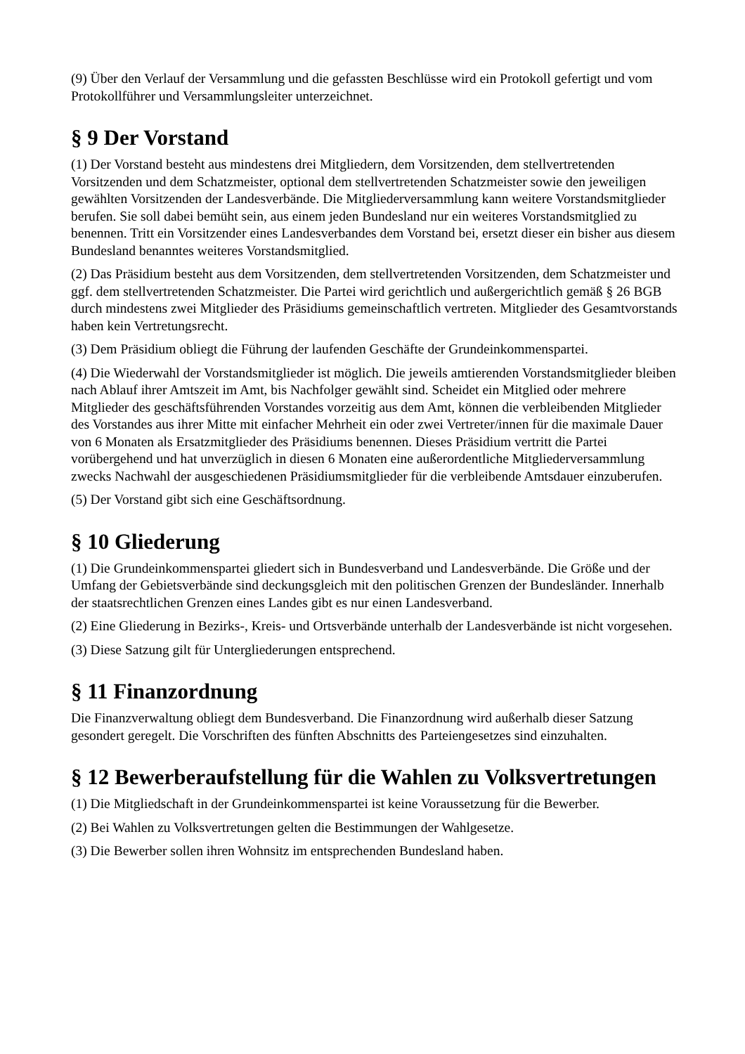(9) Über den Verlauf der Versammlung und die gefassten Beschlüsse wird ein Protokoll gefertigt und vom Protokollführer und Versammlungsleiter unterzeichnet.
§ 9 Der Vorstand
(1) Der Vorstand besteht aus mindestens drei Mitgliedern, dem Vorsitzenden, dem stellvertretenden Vorsitzenden und dem Schatzmeister, optional dem stellvertretenden Schatzmeister sowie den jeweiligen gewählten Vorsitzenden der Landesverbände. Die Mitgliederversammlung kann weitere Vorstandsmitglieder berufen. Sie soll dabei bemüht sein, aus einem jeden Bundesland nur ein weiteres Vorstandsmitglied zu benennen. Tritt ein Vorsitzender eines Landesverbandes dem Vorstand bei, ersetzt dieser ein bisher aus diesem Bundesland benanntes weiteres Vorstandsmitglied.
(2) Das Präsidium besteht aus dem Vorsitzenden, dem stellvertretenden Vorsitzenden, dem Schatzmeister und ggf. dem stellvertretenden Schatzmeister. Die Partei wird gerichtlich und außergerichtlich gemäß § 26 BGB durch mindestens zwei Mitglieder des Präsidiums gemeinschaftlich vertreten. Mitglieder des Gesamtvorstands haben kein Vertretungsrecht.
(3) Dem Präsidium obliegt die Führung der laufenden Geschäfte der Grundeinkommenspartei.
(4) Die Wiederwahl der Vorstandsmitglieder ist möglich. Die jeweils amtierenden Vorstandsmitglieder bleiben nach Ablauf ihrer Amtszeit im Amt, bis Nachfolger gewählt sind. Scheidet ein Mitglied oder mehrere Mitglieder des geschäftsführenden Vorstandes vorzeitig aus dem Amt, können die verbleibenden Mitglieder des Vorstandes aus ihrer Mitte mit einfacher Mehrheit ein oder zwei Vertreter/innen für die maximale Dauer von 6 Monaten als Ersatzmitglieder des Präsidiums benennen. Dieses Präsidium vertritt die Partei vorübergehend und hat unverzüglich in diesen 6 Monaten eine außerordentliche Mitgliederversammlung zwecks Nachwahl der ausgeschiedenen Präsidiumsmitglieder für die verbleibende Amtsdauer einzuberufen.
(5) Der Vorstand gibt sich eine Geschäftsordnung.
§ 10 Gliederung
(1) Die Grundeinkommenspartei gliedert sich in Bundesverband und Landesverbände. Die Größe und der Umfang der Gebietsverbände sind deckungsgleich mit den politischen Grenzen der Bundesländer. Innerhalb der staatsrechtlichen Grenzen eines Landes gibt es nur einen Landesverband.
(2) Eine Gliederung in Bezirks-, Kreis- und Ortsverbände unterhalb der Landesverbände ist nicht vorgesehen.
(3) Diese Satzung gilt für Untergliederungen entsprechend.
§ 11 Finanzordnung
Die Finanzverwaltung obliegt dem Bundesverband. Die Finanzordnung wird außerhalb dieser Satzung gesondert geregelt. Die Vorschriften des fünften Abschnitts des Parteiengesetzes sind einzuhalten.
§ 12 Bewerberaufstellung für die Wahlen zu Volksvertretungen
(1) Die Mitgliedschaft in der Grundeinkommenspartei ist keine Voraussetzung für die Bewerber.
(2) Bei Wahlen zu Volksvertretungen gelten die Bestimmungen der Wahlgesetze.
(3) Die Bewerber sollen ihren Wohnsitz im entsprechenden Bundesland haben.